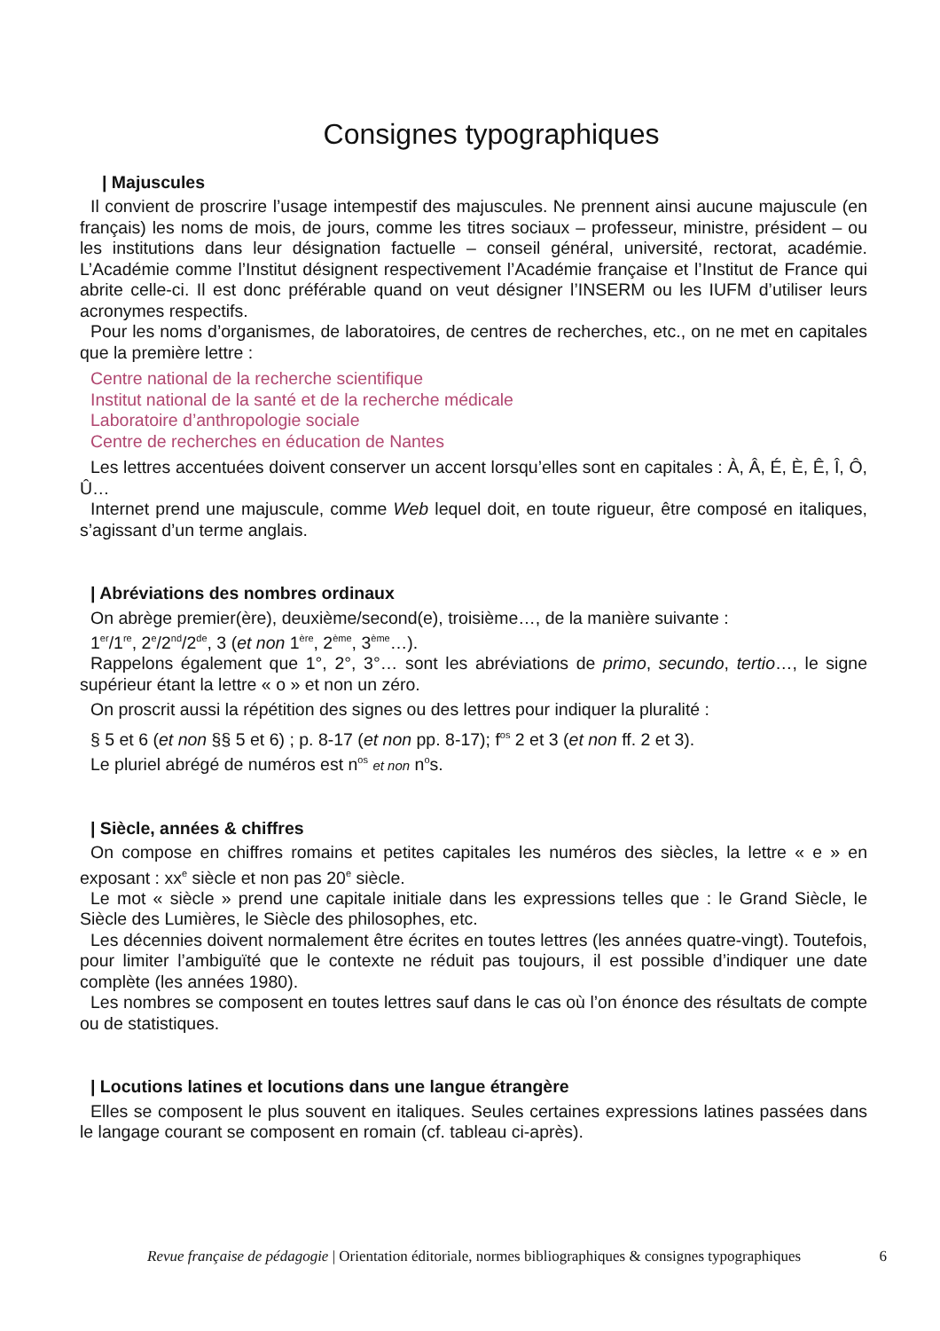Consignes typographiques
| Majuscules
Il convient de proscrire l’usage intempestif des majuscules. Ne prennent ainsi aucune majuscule (en français) les noms de mois, de jours, comme les titres sociaux – professeur, ministre, président – ou les institutions dans leur désignation factuelle – conseil général, université, rectorat, académie. L’Académie comme l’Institut désignent respectivement l’Académie française et l’Institut de France qui abrite celle-ci. Il est donc préférable quand on veut désigner l’INSERM ou les IUFM d’utiliser leurs acronymes respectifs.
Pour les noms d’organismes, de laboratoires, de centres de recherches, etc., on ne met en capitales que la première lettre :
Centre national de la recherche scientifique
Institut national de la santé et de la recherche médicale
Laboratoire d’anthropologie sociale
Centre de recherches en éducation de Nantes
Les lettres accentuées doivent conserver un accent lorsqu’elles sont en capitales : À, Â, É, È, Ê, Î, Ô, Û…
Internet prend une majuscule, comme Web lequel doit, en toute rigueur, être composé en italiques, s’agissant d’un terme anglais.
| Abréviations des nombres ordinaux
On abrège premier(ère), deuxième/second(e), troisième…, de la manière suivante :
1<sup>er</sup>/1<sup>re</sup>, 2<sup>e</sup>/2<sup>nd</sup>/2<sup>de</sup>, 3 (et non 1<sup>ère</sup>, 2<sup>ème</sup>, 3<sup>ème</sup>…).
Rappelons également que 1°, 2°, 3°… sont les abréviations de primo, secundo, tertio…, le signe supérieur étant la lettre « o » et non un zéro.
On proscrit aussi la répétition des signes ou des lettres pour indiquer la pluralité :
§ 5 et 6 (et non §§ 5 et 6) ; p. 8-17 (et non pp. 8-17); f<sup>os</sup> 2 et 3 (et non ff. 2 et 3).
Le pluriel abrégé de numéros est n<sup>os</sup> et non n<sup>o</sup>s.
| Siècle, années & chiffres
On compose en chiffres romains et petites capitales les numéros des siècles, la lettre « e » en exposant : xx<sup>e</sup> siècle et non pas 20<sup>e</sup> siècle.
Le mot « siècle » prend une capitale initiale dans les expressions telles que : le Grand Siècle, le Siècle des Lumières, le Siècle des philosophes, etc.
Les décennies doivent normalement être écrites en toutes lettres (les années quatre-vingt). Toutefois, pour limiter l’ambiguïté que le contexte ne réduit pas toujours, il est possible d’indiquer une date complète (les années 1980).
Les nombres se composent en toutes lettres sauf dans le cas où l’on énonce des résultats de compte ou de statistiques.
| Locutions latines et locutions dans une langue étrangère
Elles se composent le plus souvent en italiques. Seules certaines expressions latines passées dans le langage courant se composent en romain (cf. tableau ci-après).
Revue française de pédagogie | Orientation éditoriale, normes bibliographiques & consignes typographiques 6